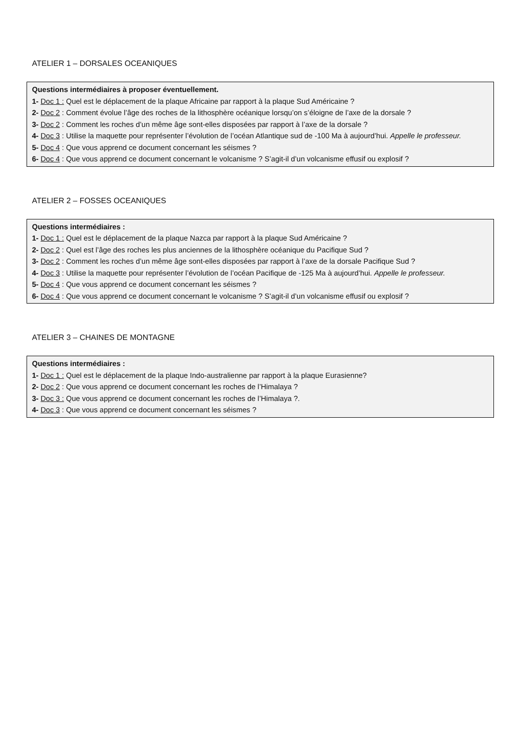ATELIER 1 – DORSALES OCEANIQUES
Questions intermédiaires à proposer éventuellement.
1- Doc 1 : Quel est le déplacement de la plaque Africaine par rapport à la plaque Sud Américaine ?
2- Doc 2 : Comment évolue l’âge des roches de la lithosphère océanique lorsqu’on s’éloigne de l’axe de la dorsale ?
3- Doc 2 : Comment les roches d’un même âge sont-elles disposées par rapport à l’axe de la dorsale ?
4- Doc 3 : Utilise la maquette pour représenter l’évolution de l’océan Atlantique sud de -100 Ma à aujourd’hui. Appelle le professeur.
5- Doc 4 : Que vous apprend ce document concernant les séismes ?
6- Doc 4 : Que vous apprend ce document concernant le volcanisme ? S’agit-il d’un volcanisme effusif ou explosif ?
ATELIER 2 – FOSSES OCEANIQUES
Questions intermédiaires :
1- Doc 1 : Quel est le déplacement de la plaque Nazca par rapport à la plaque Sud Américaine ?
2- Doc 2 : Quel est l’âge des roches les plus anciennes de la lithosphère océanique du Pacifique Sud ?
3- Doc 2 : Comment les roches d’un même âge sont-elles disposées par rapport à l’axe de la dorsale Pacifique Sud ?
4- Doc 3 : Utilise la maquette pour représenter l’évolution de l’océan Pacifique de -125 Ma à aujourd’hui. Appelle le professeur.
5- Doc 4 : Que vous apprend ce document concernant les séismes ?
6- Doc 4 : Que vous apprend ce document concernant le volcanisme ? S’agit-il d’un volcanisme effusif ou explosif ?
ATELIER 3 – CHAINES DE MONTAGNE
Questions intermédiaires :
1- Doc 1 : Quel est le déplacement de la plaque Indo-australienne par rapport à la plaque Eurasienne?
2- Doc 2 : Que vous apprend ce document concernant les roches de l’Himalaya ?
3- Doc 3 : Que vous apprend ce document concernant les roches de l’Himalaya ?.
4- Doc 3 : Que vous apprend ce document concernant les séismes ?